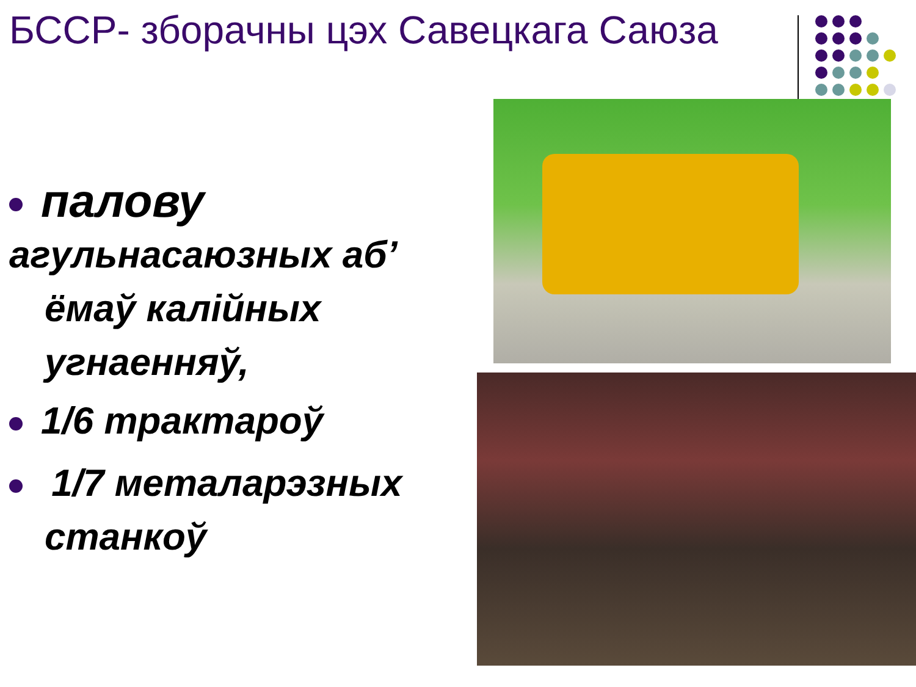БССР- зборачны цэх Савецкага Саюза
палову
агульнасаюзных аб’
ёмаў калійных
угнаенняў,
1/6 трактароў
1/7 металарэзных
станкоў